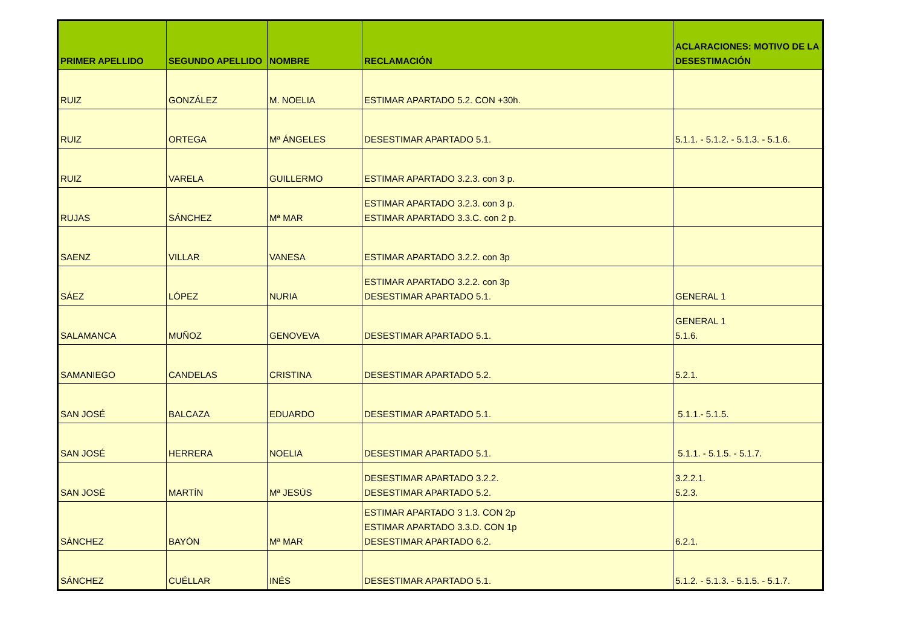| PRIMER APELLIDO | SEGUNDO APELLIDO | NOMBRE | RECLAMACIÓN | ACLARACIONES: MOTIVO DE LA DESESTIMACIÓN |
| --- | --- | --- | --- | --- |
| RUIZ | GONZÁLEZ | M. NOELIA | ESTIMAR APARTADO 5.2. CON +30h. | |
| RUIZ | ORTEGA | Mª ÁNGELES | DESESTIMAR APARTADO 5.1. | 5.1.1. - 5.1.2. - 5.1.3. - 5.1.6. |
| RUIZ | VARELA | GUILLERMO | ESTIMAR APARTADO 3.2.3. con 3 p. | |
| RUJAS | SÁNCHEZ | Mª MAR | ESTIMAR APARTADO 3.2.3. con 3 p. ESTIMAR APARTADO 3.3.C. con 2 p. | |
| SAENZ | VILLAR | VANESA | ESTIMAR APARTADO 3.2.2. con 3p | |
| SÁEZ | LÓPEZ | NURIA | ESTIMAR APARTADO 3.2.2. con 3p DESESTIMAR APARTADO 5.1. | GENERAL 1 |
| SALAMANCA | MUÑOZ | GENOVEVA | DESESTIMAR APARTADO 5.1. | GENERAL 1 5.1.6. |
| SAMANIEGO | CANDELAS | CRISTINA | DESESTIMAR APARTADO 5.2. | 5.2.1. |
| SAN JOSÉ | BALCAZA | EDUARDO | DESESTIMAR APARTADO 5.1. | 5.1.1.- 5.1.5. |
| SAN JOSÉ | HERRERA | NOELIA | DESESTIMAR APARTADO 5.1. | 5.1.1. - 5.1.5. - 5.1.7. |
| SAN JOSÉ | MARTÍN | Mª JESÚS | DESESTIMAR APARTADO 3.2.2. DESESTIMAR APARTADO 5.2. | 3.2.2.1. 5.2.3. |
| SÁNCHEZ | BAYÓN | Mª MAR | ESTIMAR APARTADO 3 1.3. CON 2p ESTIMAR APARTADO 3.3.D. CON 1p DESESTIMAR APARTADO 6.2. | 6.2.1. |
| SÁNCHEZ | CUÉLLAR | INÉS | DESESTIMAR APARTADO 5.1. | 5.1.2. - 5.1.3. - 5.1.5. - 5.1.7. |